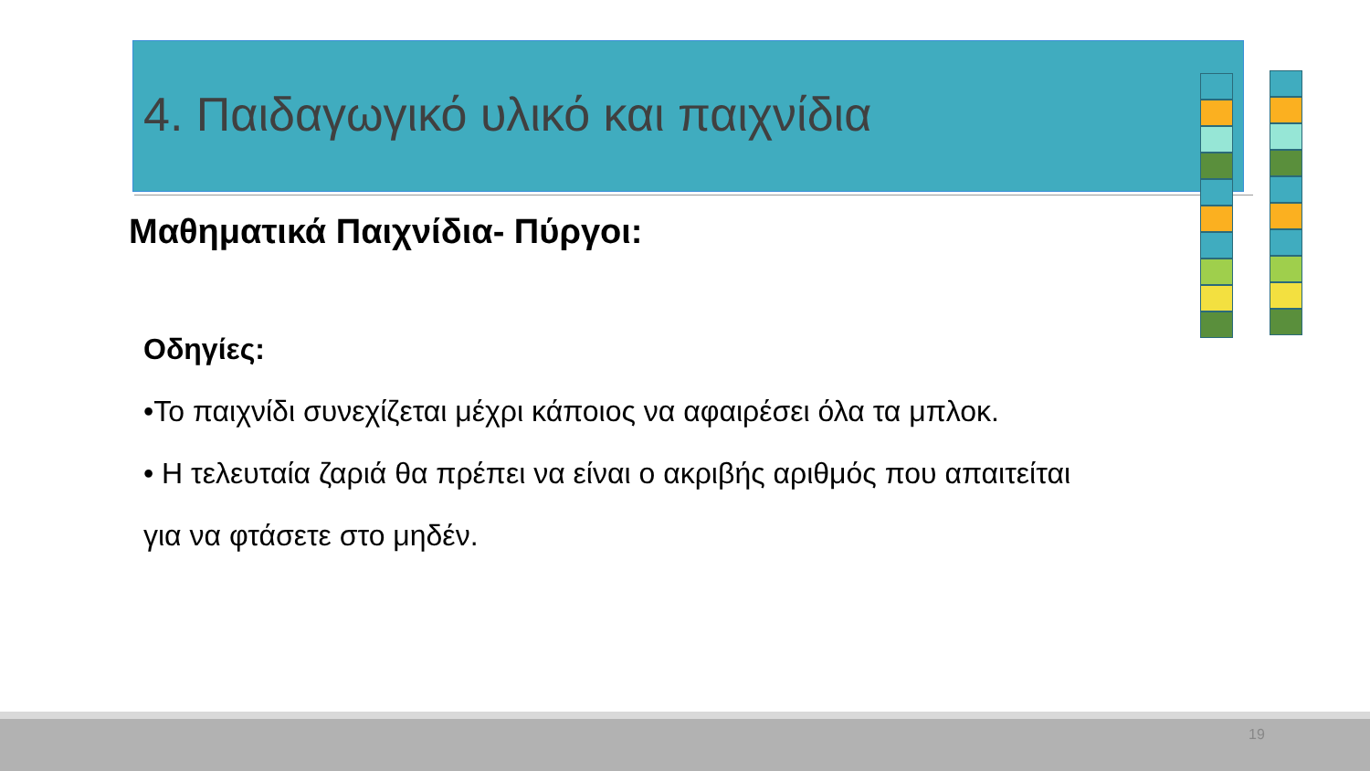4. Παιδαγωγικό υλικό και παιχνίδια
Μαθηματικά Παιχνίδια- Πύργοι:
Οδηγίες:
•Το παιχνίδι συνεχίζεται μέχρι κάποιος να αφαιρέσει όλα τα μπλοκ.
• Η τελευταία ζαριά θα πρέπει να είναι ο ακριβής αριθμός που απαιτείται
για να φτάσετε στο μηδέν.
19